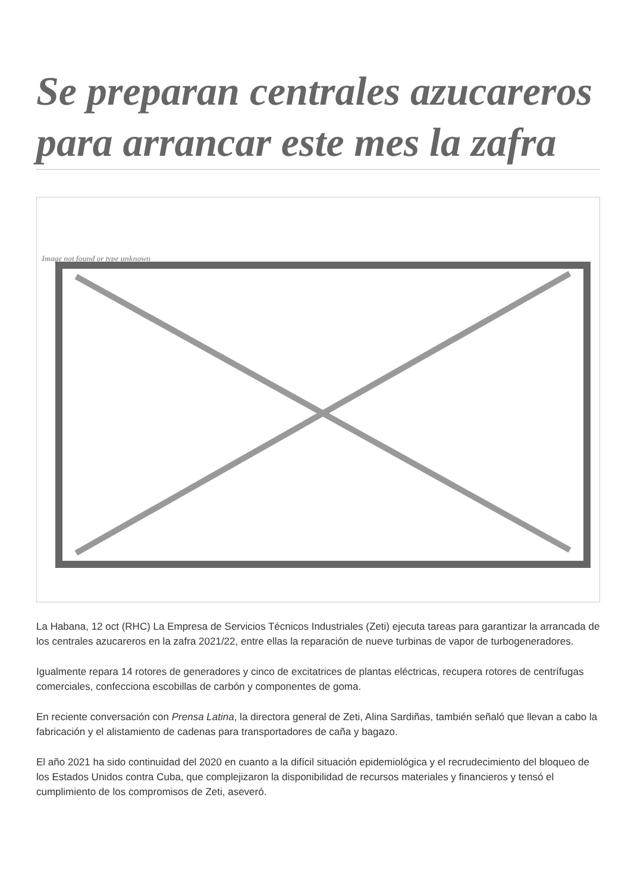Se preparan centrales azucareros para arrancar este mes la zafra
Image not found or type unknown
La Habana, 12 oct (RHC) La Empresa de Servicios Técnicos Industriales (Zeti) ejecuta tareas para garantizar la arrancada de los centrales azucareros en la zafra 2021/22, entre ellas la reparación de nueve turbinas de vapor de turbogeneradores.
Igualmente repara 14 rotores de generadores y cinco de excitatrices de plantas eléctricas, recupera rotores de centrífugas comerciales, confecciona escobillas de carbón y componentes de goma.
En reciente conversación con Prensa Latina, la directora general de Zeti, Alina Sardiñas, también señaló que llevan a cabo la fabricación y el alistamiento de cadenas para transportadores de caña y bagazo.
El año 2021 ha sido continuidad del 2020 en cuanto a la difícil situación epidemiológica y el recrudecimiento del bloqueo de los Estados Unidos contra Cuba, que complejizaron la disponibilidad de recursos materiales y financieros y tensó el cumplimiento de los compromisos de Zeti, aseveró.